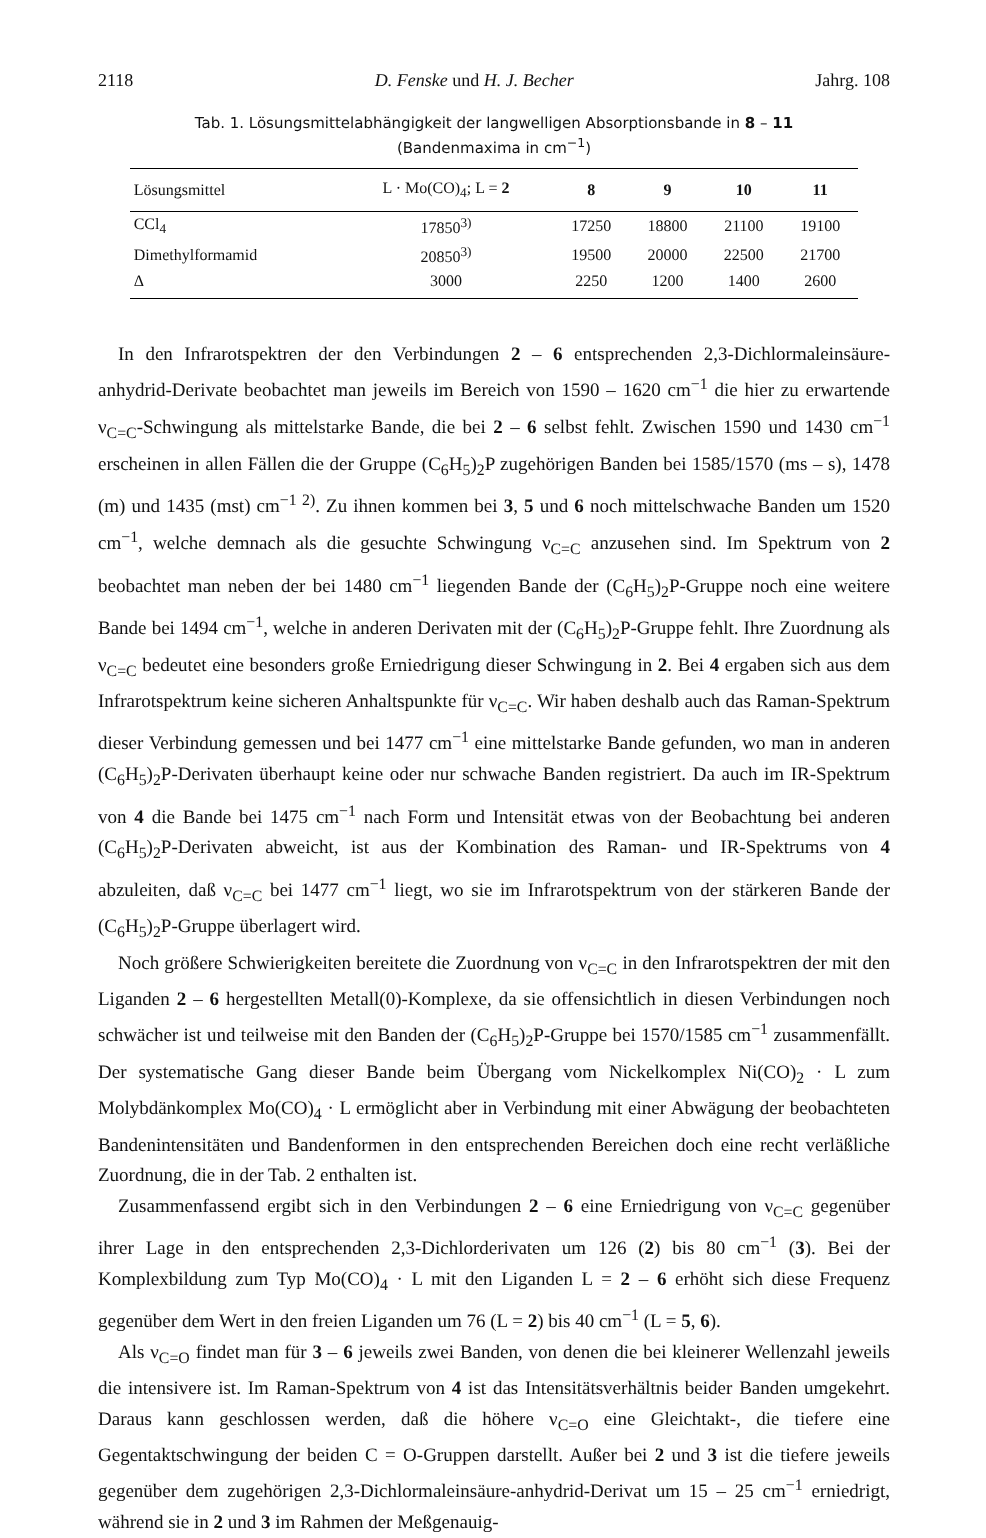2118 D. Fenske und H. J. Becher Jahrg. 108
Tab. 1. Lösungsmittelabhängigkeit der langwelligen Absorptionsbande in 8 – 11
(Bandenmaxima in cm<sup>−1</sup>)
| Lösungsmittel | L · Mo(CO)<sub>4</sub>; L = 2 | 8 | 9 | 10 | 11 |
| --- | --- | --- | --- | --- | --- |
| CCl<sub>4</sub> | 17850<sup>3)</sup> | 17250 | 18800 | 21100 | 19100 |
| Dimethylformamid | 20850<sup>3)</sup> | 19500 | 20000 | 22500 | 21700 |
| Δ | 3000 | 2250 | 1200 | 1400 | 2600 |
In den Infrarotspektren der den Verbindungen 2 – 6 entsprechenden 2,3-Dichlormaleinsäure-anhydrid-Derivate beobachtet man jeweils im Bereich von 1590 – 1620 cm<sup>−1</sup> die hier zu erwartende ν<sub>C=C</sub>-Schwingung als mittelstarke Bande, die bei 2 – 6 selbst fehlt. Zwischen 1590 und 1430 cm<sup>−1</sup> erscheinen in allen Fällen die der Gruppe (C<sub>6</sub>H<sub>5</sub>)<sub>2</sub>P zugehörigen Banden bei 1585/1570 (ms – s), 1478 (m) und 1435 (mst) cm<sup>−1 2)</sup>. Zu ihnen kommen bei 3, 5 und 6 noch mittelschwache Banden um 1520 cm<sup>−1</sup>, welche demnach als die gesuchte Schwingung ν<sub>C=C</sub> anzusehen sind. Im Spektrum von 2 beobachtet man neben der bei 1480 cm<sup>−1</sup> liegenden Bande der (C<sub>6</sub>H<sub>5</sub>)<sub>2</sub>P-Gruppe noch eine weitere Bande bei 1494 cm<sup>−1</sup>, welche in anderen Derivaten mit der (C<sub>6</sub>H<sub>5</sub>)<sub>2</sub>P-Gruppe fehlt. Ihre Zuordnung als ν<sub>C=C</sub> bedeutet eine besonders große Erniedrigung dieser Schwingung in 2. Bei 4 ergaben sich aus dem Infrarotspektrum keine sicheren Anhaltspunkte für ν<sub>C=C</sub>. Wir haben deshalb auch das Raman-Spektrum dieser Verbindung gemessen und bei 1477 cm<sup>−1</sup> eine mittelstarke Bande gefunden, wo man in anderen (C<sub>6</sub>H<sub>5</sub>)<sub>2</sub>P-Derivaten überhaupt keine oder nur schwache Banden registriert. Da auch im IR-Spektrum von 4 die Bande bei 1475 cm<sup>−1</sup> nach Form und Intensität etwas von der Beobachtung bei anderen (C<sub>6</sub>H<sub>5</sub>)<sub>2</sub>P-Derivaten abweicht, ist aus der Kombination des Raman- und IR-Spektrums von 4 abzuleiten, daß ν<sub>C=C</sub> bei 1477 cm<sup>−1</sup> liegt, wo sie im Infrarotspektrum von der stärkeren Bande der (C<sub>6</sub>H<sub>5</sub>)<sub>2</sub>P-Gruppe überlagert wird.
Noch größere Schwierigkeiten bereitete die Zuordnung von ν<sub>C=C</sub> in den Infrarotspektren der mit den Liganden 2 – 6 hergestellten Metall(0)-Komplexe, da sie offensichtlich in diesen Verbindungen noch schwächer ist und teilweise mit den Banden der (C<sub>6</sub>H<sub>5</sub>)<sub>2</sub>P-Gruppe bei 1570/1585 cm<sup>−1</sup> zusammenfällt. Der systematische Gang dieser Bande beim Übergang vom Nickelkomplex Ni(CO)<sub>2</sub> · L zum Molybdänkomplex Mo(CO)<sub>4</sub> · L ermöglicht aber in Verbindung mit einer Abwägung der beobachteten Bandenintensitäten und Bandenformen in den entsprechenden Bereichen doch eine recht verläßliche Zuordnung, die in der Tab. 2 enthalten ist.
Zusammenfassend ergibt sich in den Verbindungen 2 – 6 eine Erniedrigung von ν<sub>C=C</sub> gegenüber ihrer Lage in den entsprechenden 2,3-Dichlorderivaten um 126 (2) bis 80 cm<sup>−1</sup> (3). Bei der Komplexbildung zum Typ Mo(CO)<sub>4</sub> · L mit den Liganden L = 2 – 6 erhöht sich diese Frequenz gegenüber dem Wert in den freien Liganden um 76 (L = 2) bis 40 cm<sup>−1</sup> (L = 5, 6).
Als ν<sub>C=O</sub> findet man für 3 – 6 jeweils zwei Banden, von denen die bei kleinerer Wellenzahl jeweils die intensivere ist. Im Raman-Spektrum von 4 ist das Intensitätsverhältnis beider Banden umgekehrt. Daraus kann geschlossen werden, daß die höhere ν<sub>C=O</sub> eine Gleichtakt-, die tiefere eine Gegentaktschwingung der beiden C = O-Gruppen darstellt. Außer bei 2 und 3 ist die tiefere jeweils gegenüber dem zugehörigen 2,3-Dichlormaleinsäure-anhydrid-Derivat um 15 – 25 cm<sup>−1</sup> erniedrigt, während sie in 2 und 3 im Rahmen der Meßgenauig-